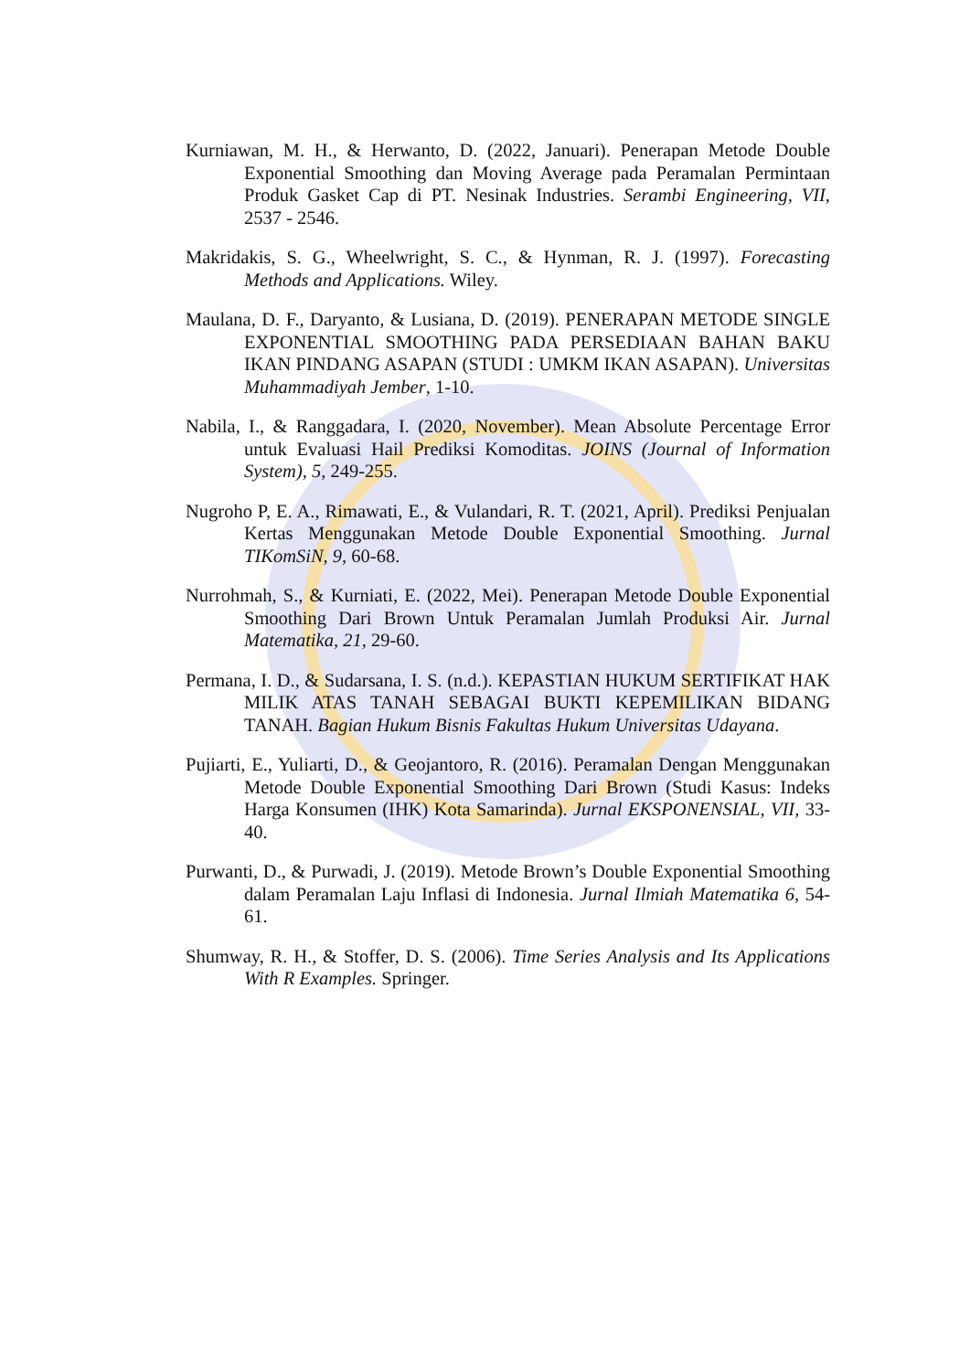Kurniawan, M. H., & Herwanto, D. (2022, Januari). Penerapan Metode Double Exponential Smoothing dan Moving Average pada Peramalan Permintaan Produk Gasket Cap di PT. Nesinak Industries. Serambi Engineering, VII, 2537 - 2546.
Makridakis, S. G., Wheelwright, S. C., & Hynman, R. J. (1997). Forecasting Methods and Applications. Wiley.
Maulana, D. F., Daryanto, & Lusiana, D. (2019). PENERAPAN METODE SINGLE EXPONENTIAL SMOOTHING PADA PERSEDIAAN BAHAN BAKU IKAN PINDANG ASAPAN (STUDI : UMKM IKAN ASAPAN). Universitas Muhammadiyah Jember, 1-10.
Nabila, I., & Ranggadara, I. (2020, November). Mean Absolute Percentage Error untuk Evaluasi Hail Prediksi Komoditas. JOINS (Journal of Information System), 5, 249-255.
Nugroho P, E. A., Rimawati, E., & Vulandari, R. T. (2021, April). Prediksi Penjualan Kertas Menggunakan Metode Double Exponential Smoothing. Jurnal TIKomSiN, 9, 60-68.
Nurrohmah, S., & Kurniati, E. (2022, Mei). Penerapan Metode Double Exponential Smoothing Dari Brown Untuk Peramalan Jumlah Produksi Air. Jurnal Matematika, 21, 29-60.
Permana, I. D., & Sudarsana, I. S. (n.d.). KEPASTIAN HUKUM SERTIFIKAT HAK MILIK ATAS TANAH SEBAGAI BUKTI KEPEMILIKAN BIDANG TANAH. Bagian Hukum Bisnis Fakultas Hukum Universitas Udayana.
Pujiarti, E., Yuliarti, D., & Geojantoro, R. (2016). Peramalan Dengan Menggunakan Metode Double Exponential Smoothing Dari Brown (Studi Kasus: Indeks Harga Konsumen (IHK) Kota Samarinda). Jurnal EKSPONENSIAL, VII, 33-40.
Purwanti, D., & Purwadi, J. (2019). Metode Brown’s Double Exponential Smoothing dalam Peramalan Laju Inflasi di Indonesia. Jurnal Ilmiah Matematika 6, 54-61.
Shumway, R. H., & Stoffer, D. S. (2006). Time Series Analysis and Its Applications With R Examples. Springer.